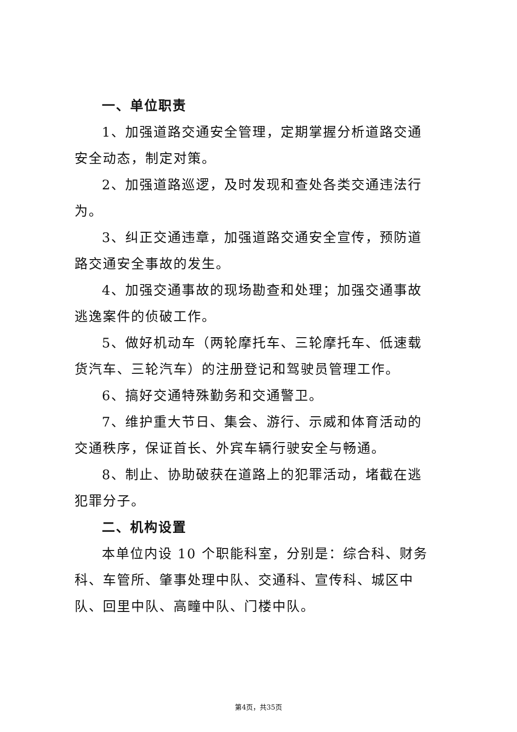一、单位职责
1、加强道路交通安全管理，定期掌握分析道路交通安全动态，制定对策。
2、加强道路巡逻，及时发现和查处各类交通违法行为。
3、纠正交通违章，加强道路交通安全宣传，预防道路交通安全事故的发生。
4、加强交通事故的现场勘查和处理；加强交通事故逃逸案件的侦破工作。
5、做好机动车（两轮摩托车、三轮摩托车、低速载货汽车、三轮汽车）的注册登记和驾驶员管理工作。
6、搞好交通特殊勤务和交通警卫。
7、维护重大节日、集会、游行、示威和体育活动的交通秩序，保证首长、外宾车辆行驶安全与畅通。
8、制止、协助破获在道路上的犯罪活动，堵截在逃犯罪分子。
二、机构设置
本单位内设 10 个职能科室，分别是：综合科、财务科、车管所、肇事处理中队、交通科、宣传科、城区中队、回里中队、高疃中队、门楼中队。
第4页，共35页